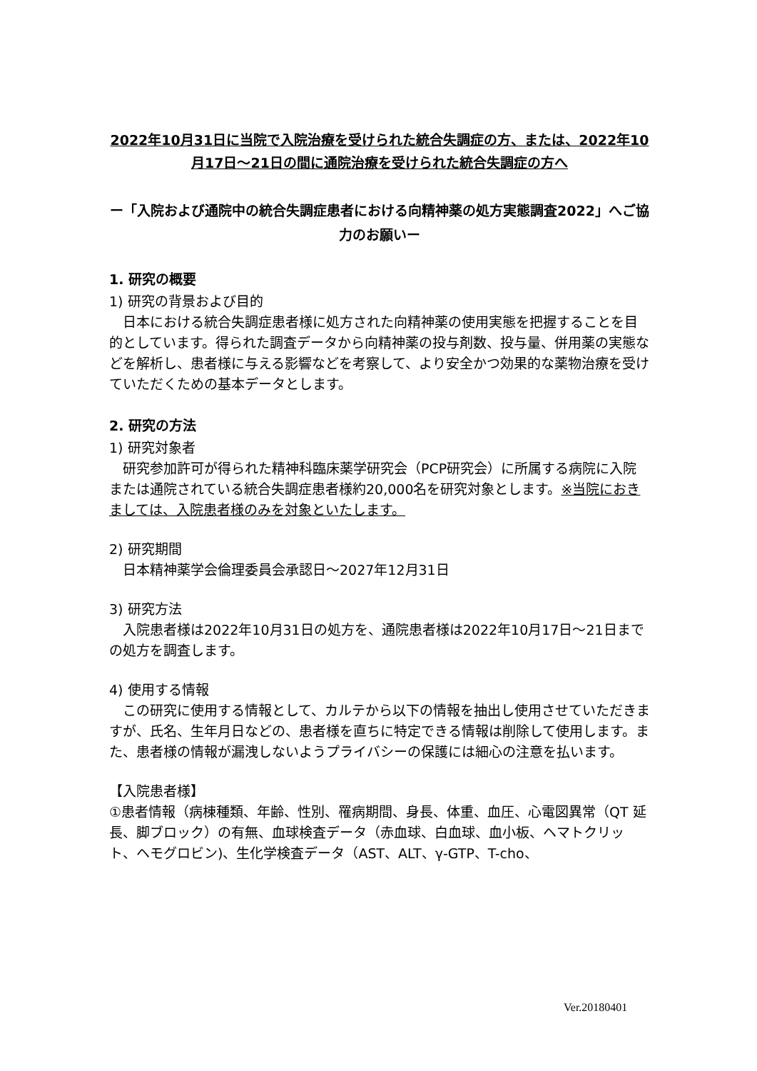2022年10月31日に当院で入院治療を受けられた統合失調症の方、または、2022年10月17日～21日の間に通院治療を受けられた統合失調症の方へ
ー「入院および通院中の統合失調症患者における向精神薬の処方実態調査2022」へご協力のお願いー
1. 研究の概要
1) 研究の背景および目的
日本における統合失調症患者様に処方された向精神薬の使用実態を把握することを目的としています。得られた調査データから向精神薬の投与剤数、投与量、併用薬の実態などを解析し、患者様に与える影響などを考察して、より安全かつ効果的な薬物治療を受けていただくための基本データとします。
2. 研究の方法
1) 研究対象者
研究参加許可が得られた精神科臨床薬学研究会（PCP研究会）に所属する病院に入院または通院されている統合失調症患者様約20,000名を研究対象とします。※当院におきましては、入院患者様のみを対象といたします。
2) 研究期間
日本精神薬学会倫理委員会承認日～2027年12月31日
3) 研究方法
入院患者様は2022年10月31日の処方を、通院患者様は2022年10月17日～21日までの処方を調査します。
4) 使用する情報
この研究に使用する情報として、カルテから以下の情報を抽出し使用させていただきますが、氏名、生年月日などの、患者様を直ちに特定できる情報は削除して使用します。また、患者様の情報が漏洩しないようプライバシーの保護には細心の注意を払います。
【入院患者様】
①患者情報（病棟種類、年齢、性別、罹病期間、身長、体重、血圧、心電図異常（QT 延長、脚ブロック）の有無、血球検査データ（赤血球、白血球、血小板、ヘマトクリット、ヘモグロビン)、生化学検査データ（AST、ALT、γ-GTP、T-cho、
Ver.20180401